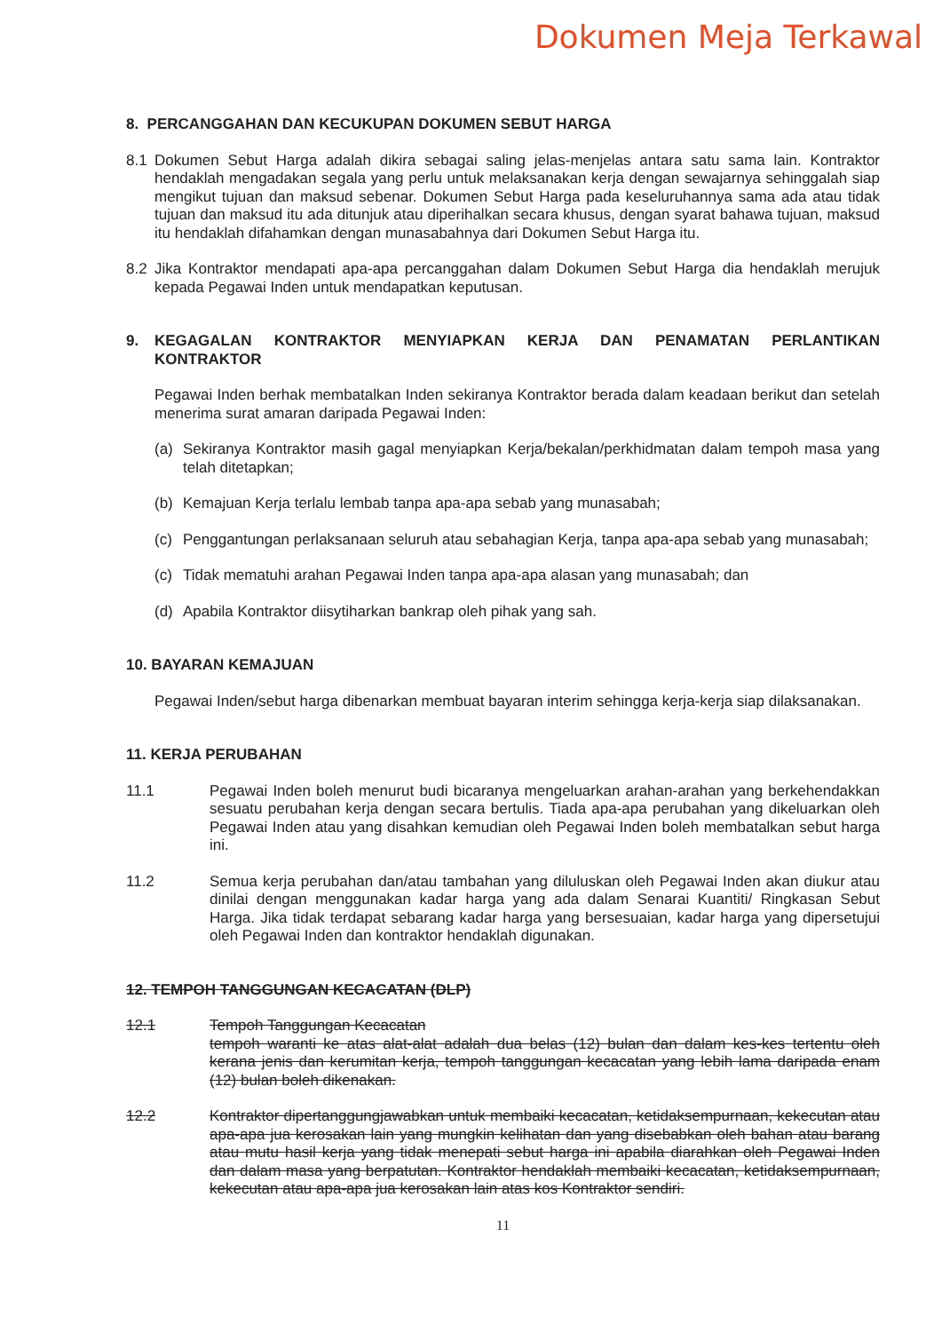Dokumen Meja Terkawal
8. PERCANGGAHAN DAN KECUKUPAN DOKUMEN SEBUT HARGA
8.1 Dokumen Sebut Harga adalah dikira sebagai saling jelas-menjelas antara satu sama lain. Kontraktor hendaklah mengadakan segala yang perlu untuk melaksanakan kerja dengan sewajarnya sehinggalah siap mengikut tujuan dan maksud sebenar. Dokumen Sebut Harga pada keseluruhannya sama ada atau tidak tujuan dan maksud itu ada ditunjuk atau diperihalkan secara khusus, dengan syarat bahawa tujuan, maksud itu hendaklah difahamkan dengan munasabahnya dari Dokumen Sebut Harga itu.
8.2 Jika Kontraktor mendapati apa-apa percanggahan dalam Dokumen Sebut Harga dia hendaklah merujuk kepada Pegawai Inden untuk mendapatkan keputusan.
9. KEGAGALAN KONTRAKTOR MENYIAPKAN KERJA DAN PENAMATAN PERLANTIKAN KONTRAKTOR
Pegawai Inden berhak membatalkan Inden sekiranya Kontraktor berada dalam keadaan berikut dan setelah menerima surat amaran daripada Pegawai Inden:
(a) Sekiranya Kontraktor masih gagal menyiapkan Kerja/bekalan/perkhidmatan dalam tempoh masa yang telah ditetapkan;
(b) Kemajuan Kerja terlalu lembab tanpa apa-apa sebab yang munasabah;
(c) Penggantungan perlaksanaan seluruh atau sebahagian Kerja, tanpa apa-apa sebab yang munasabah;
(c) Tidak mematuhi arahan Pegawai Inden tanpa apa-apa alasan yang munasabah; dan
(d) Apabila Kontraktor diisytiharkan bankrap oleh pihak yang sah.
10. BAYARAN KEMAJUAN
Pegawai Inden/sebut harga dibenarkan membuat bayaran interim sehingga kerja-kerja siap dilaksanakan.
11. KERJA PERUBAHAN
11.1 Pegawai Inden boleh menurut budi bicaranya mengeluarkan arahan-arahan yang berkehendakkan sesuatu perubahan kerja dengan secara bertulis. Tiada apa-apa perubahan yang dikeluarkan oleh Pegawai Inden atau yang disahkan kemudian oleh Pegawai Inden boleh membatalkan sebut harga ini.
11.2 Semua kerja perubahan dan/atau tambahan yang diluluskan oleh Pegawai Inden akan diukur atau dinilai dengan menggunakan kadar harga yang ada dalam Senarai Kuantiti/ Ringkasan Sebut Harga. Jika tidak terdapat sebarang kadar harga yang bersesuaian, kadar harga yang dipersetujui oleh Pegawai Inden dan kontraktor hendaklah digunakan.
12. TEMPOH TANGGUNGAN KECACATAN (DLP)
12.1 Tempoh Tanggungan Kecacatan
tempoh waranti ke atas alat-alat adalah dua belas (12) bulan dan dalam kes-kes tertentu oleh kerana jenis dan kerumitan kerja, tempoh tanggungan kecacatan yang lebih lama daripada enam (12) bulan boleh dikenakan.
12.2 Kontraktor dipertanggungjawabkan untuk membaiki kecacatan, ketidaksempurnaan, kekecutan atau apa-apa jua kerosakan lain yang mungkin kelihatan dan yang disebabkan oleh bahan atau barang atau mutu hasil kerja yang tidak menepati sebut harga ini apabila diarahkan oleh Pegawai Inden dan dalam masa yang berpatutan. Kontraktor hendaklah membaiki kecacatan, ketidaksempurnaan, kekecutan atau apa-apa jua kerosakan lain atas kos Kontraktor sendiri.
11